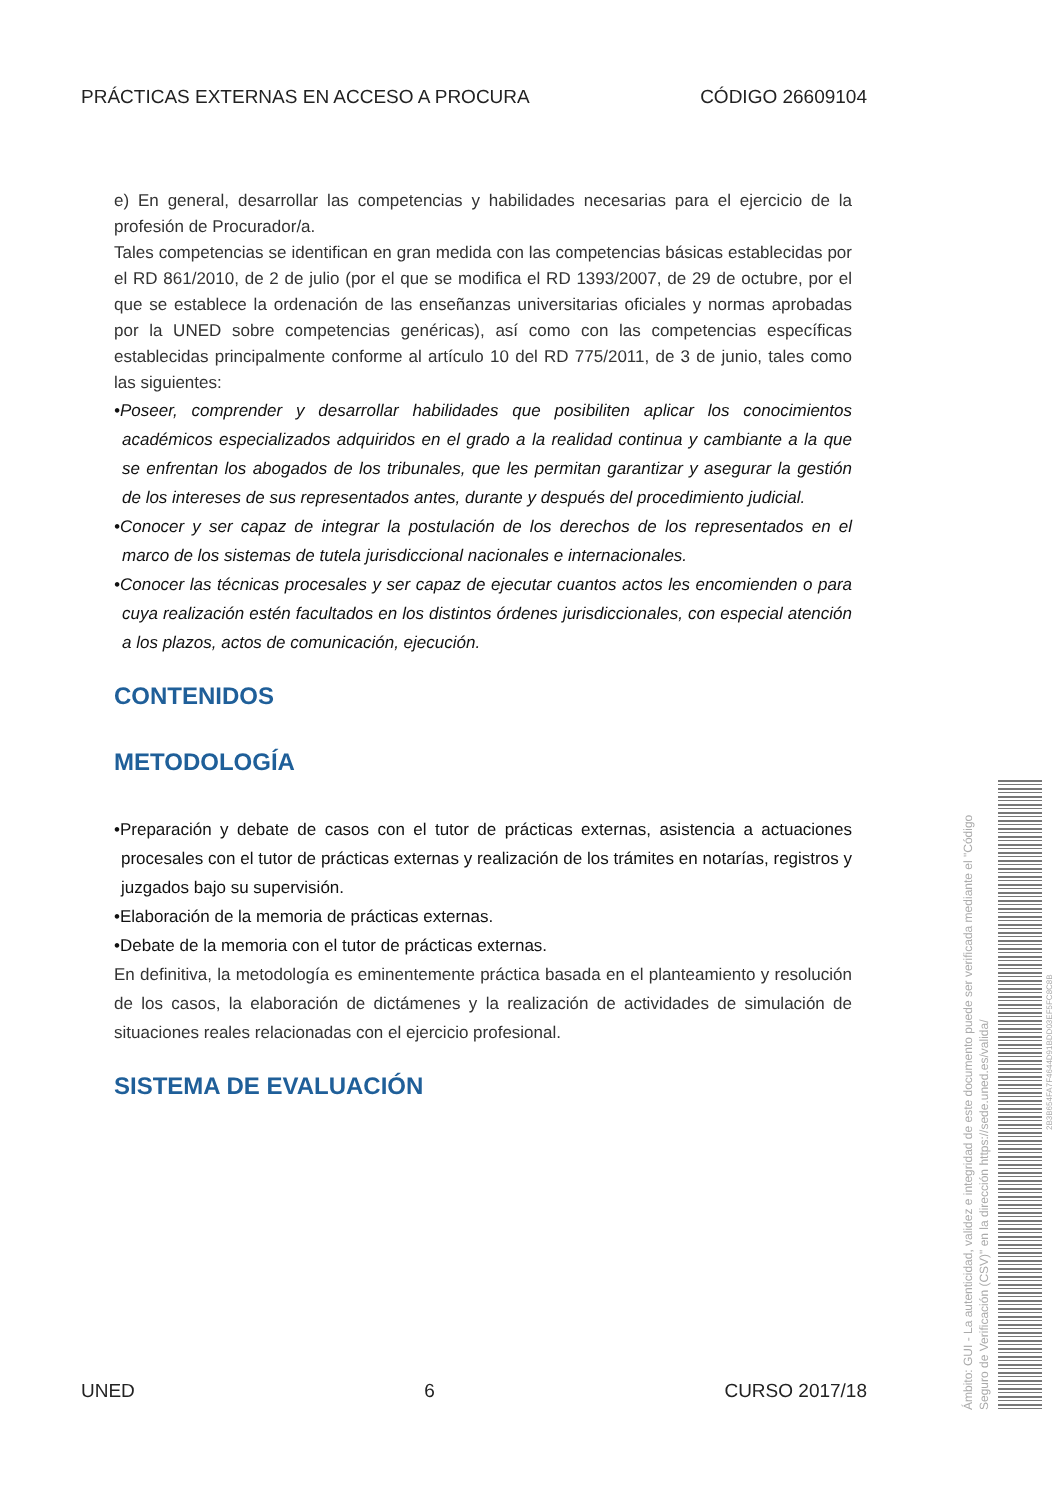PRÁCTICAS EXTERNAS EN ACCESO A PROCURA CÓDIGO 26609104
e) En general, desarrollar las competencias y habilidades necesarias para el ejercicio de la profesión de Procurador/a.
Tales competencias se identifican en gran medida con las competencias básicas establecidas por el RD 861/2010, de 2 de julio (por el que se modifica el RD 1393/2007, de 29 de octubre, por el que se establece la ordenación de las enseñanzas universitarias oficiales y normas aprobadas por la UNED sobre competencias genéricas), así como con las competencias específicas establecidas principalmente conforme al artículo 10 del RD 775/2011, de 3 de junio, tales como las siguientes:
•Poseer, comprender y desarrollar habilidades que posibiliten aplicar los conocimientos académicos especializados adquiridos en el grado a la realidad continua y cambiante a la que se enfrentan los abogados de los tribunales, que les permitan garantizar y asegurar la gestión de los intereses de sus representados antes, durante y después del procedimiento judicial.
•Conocer y ser capaz de integrar la postulación de los derechos de los representados en el marco de los sistemas de tutela jurisdiccional nacionales e internacionales.
•Conocer las técnicas procesales y ser capaz de ejecutar cuantos actos les encomienden o para cuya realización estén facultados en los distintos órdenes jurisdiccionales, con especial atención a los plazos, actos de comunicación, ejecución.
CONTENIDOS
METODOLOGÍA
•Preparación y debate de casos con el tutor de prácticas externas, asistencia a actuaciones procesales con el tutor de prácticas externas y realización de los trámites en notarías, registros y juzgados bajo su supervisión.
•Elaboración de la memoria de prácticas externas.
•Debate de la memoria con el tutor de prácticas externas.
En definitiva, la metodología es eminentemente práctica basada en el planteamiento y resolución de los casos, la elaboración de dictámenes y la realización de actividades de simulación de situaciones reales relacionadas con el ejercicio profesional.
SISTEMA DE EVALUACIÓN
UNED 6 CURSO 2017/18
Ámbito: GUI - La autenticidad, validez e integridad de este documento puede ser verificada mediante el "Código Seguro de Verificación (CSV)" en la dirección https://sede.uned.es/valida/
2B3B654FA7F4644D91BDD03EF5FC8C8B